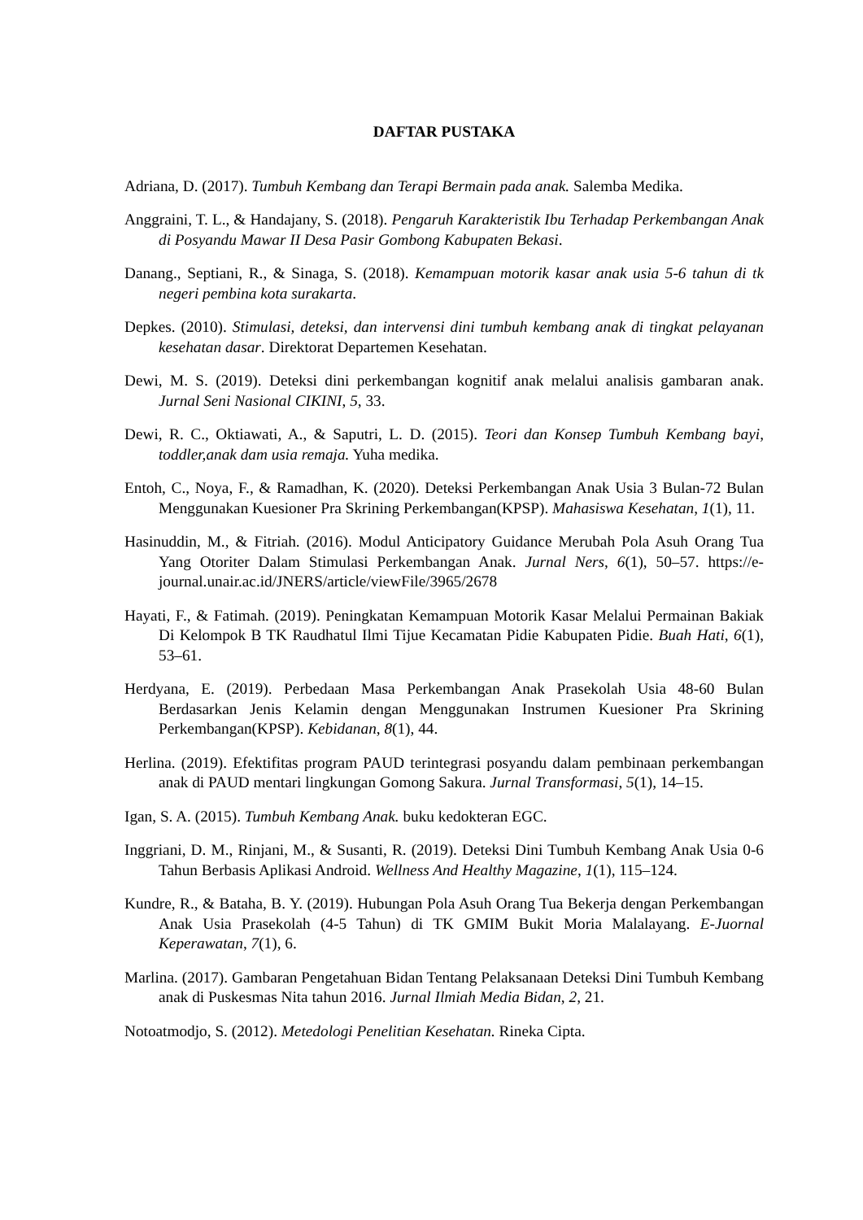DAFTAR PUSTAKA
Adriana, D. (2017). Tumbuh Kembang dan Terapi Bermain pada anak. Salemba Medika.
Anggraini, T. L., & Handajany, S. (2018). Pengaruh Karakteristik Ibu Terhadap Perkembangan Anak di Posyandu Mawar II Desa Pasir Gombong Kabupaten Bekasi.
Danang., Septiani, R., & Sinaga, S. (2018). Kemampuan motorik kasar anak usia 5-6 tahun di tk negeri pembina kota surakarta.
Depkes. (2010). Stimulasi, deteksi, dan intervensi dini tumbuh kembang anak di tingkat pelayanan kesehatan dasar. Direktorat Departemen Kesehatan.
Dewi, M. S. (2019). Deteksi dini perkembangan kognitif anak melalui analisis gambaran anak. Jurnal Seni Nasional CIKINI, 5, 33.
Dewi, R. C., Oktiawati, A., & Saputri, L. D. (2015). Teori dan Konsep Tumbuh Kembang bayi, toddler,anak dam usia remaja. Yuha medika.
Entoh, C., Noya, F., & Ramadhan, K. (2020). Deteksi Perkembangan Anak Usia 3 Bulan-72 Bulan Menggunakan Kuesioner Pra Skrining Perkembangan(KPSP). Mahasiswa Kesehatan, 1(1), 11.
Hasinuddin, M., & Fitriah. (2016). Modul Anticipatory Guidance Merubah Pola Asuh Orang Tua Yang Otoriter Dalam Stimulasi Perkembangan Anak. Jurnal Ners, 6(1), 50–57. https://e-journal.unair.ac.id/JNERS/article/viewFile/3965/2678
Hayati, F., & Fatimah. (2019). Peningkatan Kemampuan Motorik Kasar Melalui Permainan Bakiak Di Kelompok B TK Raudhatul Ilmi Tijue Kecamatan Pidie Kabupaten Pidie. Buah Hati, 6(1), 53–61.
Herdyana, E. (2019). Perbedaan Masa Perkembangan Anak Prasekolah Usia 48-60 Bulan Berdasarkan Jenis Kelamin dengan Menggunakan Instrumen Kuesioner Pra Skrining Perkembangan(KPSP). Kebidanan, 8(1), 44.
Herlina. (2019). Efektifitas program PAUD terintegrasi posyandu dalam pembinaan perkembangan anak di PAUD mentari lingkungan Gomong Sakura. Jurnal Transformasi, 5(1), 14–15.
Igan, S. A. (2015). Tumbuh Kembang Anak. buku kedokteran EGC.
Inggriani, D. M., Rinjani, M., & Susanti, R. (2019). Deteksi Dini Tumbuh Kembang Anak Usia 0-6 Tahun Berbasis Aplikasi Android. Wellness And Healthy Magazine, 1(1), 115–124.
Kundre, R., & Bataha, B. Y. (2019). Hubungan Pola Asuh Orang Tua Bekerja dengan Perkembangan Anak Usia Prasekolah (4-5 Tahun) di TK GMIM Bukit Moria Malalayang. E-Juornal Keperawatan, 7(1), 6.
Marlina. (2017). Gambaran Pengetahuan Bidan Tentang Pelaksanaan Deteksi Dini Tumbuh Kembang anak di Puskesmas Nita tahun 2016. Jurnal Ilmiah Media Bidan, 2, 21.
Notoatmodjo, S. (2012). Metedologi Penelitian Kesehatan. Rineka Cipta.